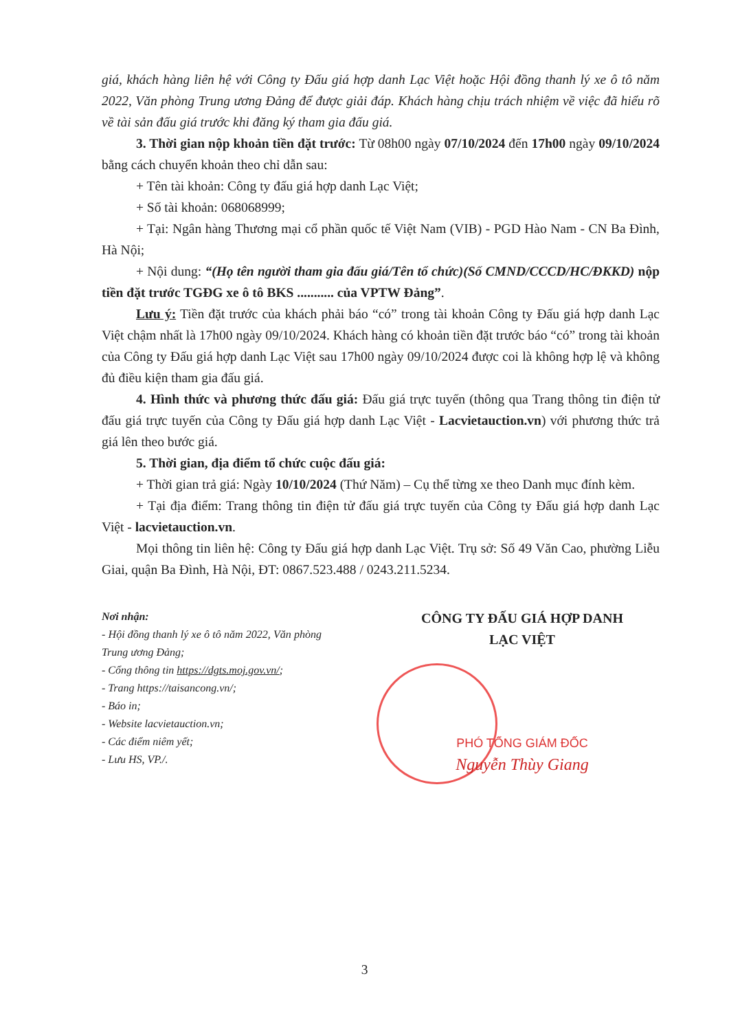giá, khách hàng liên hệ với Công ty Đấu giá hợp danh Lạc Việt hoặc Hội đồng thanh lý xe ô tô năm 2022, Văn phòng Trung ương Đảng để được giải đáp. Khách hàng chịu trách nhiệm về việc đã hiểu rõ về tài sản đấu giá trước khi đăng ký tham gia đấu giá.
3. Thời gian nộp khoản tiền đặt trước: Từ 08h00 ngày 07/10/2024 đến 17h00 ngày 09/10/2024 bằng cách chuyển khoản theo chỉ dẫn sau:
+ Tên tài khoản: Công ty đấu giá hợp danh Lạc Việt;
+ Số tài khoản: 068068999;
+ Tại: Ngân hàng Thương mại cổ phần quốc tế Việt Nam (VIB) - PGD Hào Nam - CN Ba Đình, Hà Nội;
+ Nội dung: “(Họ tên người tham gia đấu giá/Tên tổ chức)(Số CMND/CCCD/HC/ĐKKD) nộp tiền đặt trước TGĐG xe ô tô BKS ........... của VPTW Đảng”.
Lưu ý: Tiền đặt trước của khách phải báo “có” trong tài khoản Công ty Đấu giá hợp danh Lạc Việt chậm nhất là 17h00 ngày 09/10/2024. Khách hàng có khoản tiền đặt trước báo “có” trong tài khoản của Công ty Đấu giá hợp danh Lạc Việt sau 17h00 ngày 09/10/2024 được coi là không hợp lệ và không đủ điều kiện tham gia đấu giá.
4. Hình thức và phương thức đấu giá: Đấu giá trực tuyến (thông qua Trang thông tin điện tử đấu giá trực tuyến của Công ty Đấu giá hợp danh Lạc Việt - Lacvietauction.vn) với phương thức trả giá lên theo bước giá.
5. Thời gian, địa điểm tổ chức cuộc đấu giá:
+ Thời gian trả giá: Ngày 10/10/2024 (Thứ Năm) – Cụ thể từng xe theo Danh mục đính kèm.
+ Tại địa điểm: Trang thông tin điện tử đấu giá trực tuyến của Công ty Đấu giá hợp danh Lạc Việt - lacvietauction.vn.
Mọi thông tin liên hệ: Công ty Đấu giá hợp danh Lạc Việt. Trụ sở: Số 49 Văn Cao, phường Liễu Giai, quận Ba Đình, Hà Nội, ĐT: 0867.523.488 / 0243.211.5234.
Nơi nhận:
- Hội đồng thanh lý xe ô tô năm 2022, Văn phòng Trung ương Đảng;
- Cổng thông tin https://dgts.moj.gov.vn/;
- Trang https://taisancong.vn/;
- Báo in;
- Website lacvietauction.vn;
- Các điểm niêm yết;
- Lưu HS, VP./.
CÔNG TY ĐẤU GIÁ HỢP DANH
LẠC VIỆT
PHÓ TỔNG GIÁM ĐỐC
Nguyễn Thùy Giang
3